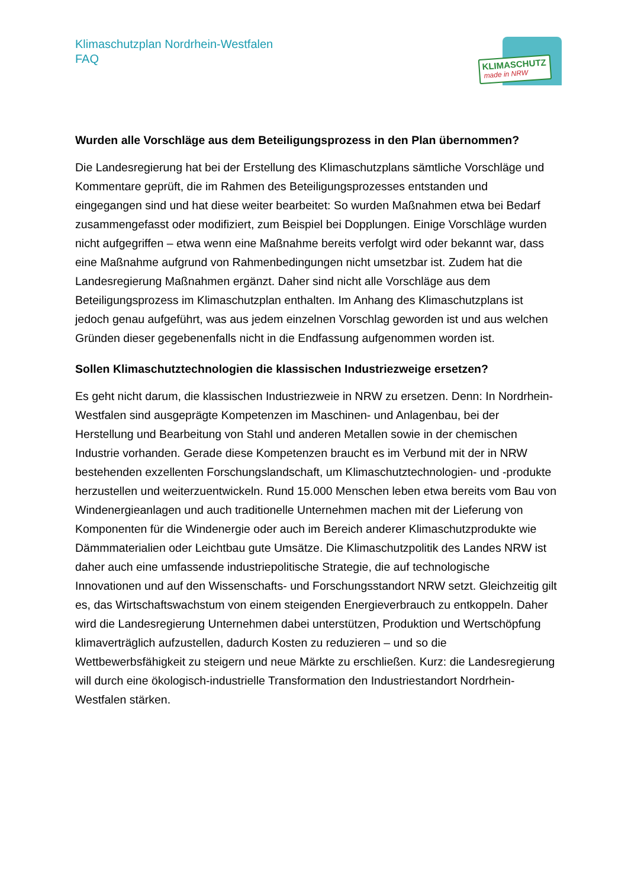Klimaschutzplan Nordrhein-Westfalen
FAQ
KLIMASCHUTZ
made in NRW
Wurden alle Vorschläge aus dem Beteiligungsprozess in den Plan übernommen?
Die Landesregierung hat bei der Erstellung des Klimaschutzplans sämtliche Vorschläge und Kommentare geprüft, die im Rahmen des Beteiligungsprozesses entstanden und eingegangen sind und hat diese weiter bearbeitet: So wurden Maßnahmen etwa bei Bedarf zusammengefasst oder modifiziert, zum Beispiel bei Dopplungen. Einige Vorschläge wurden nicht aufgegriffen – etwa wenn eine Maßnahme bereits verfolgt wird oder bekannt war, dass eine Maßnahme aufgrund von Rahmenbedingungen nicht umsetzbar ist. Zudem hat die Landesregierung Maßnahmen ergänzt. Daher sind nicht alle Vorschläge aus dem Beteiligungsprozess im Klimaschutzplan enthalten. Im Anhang des Klimaschutzplans ist jedoch genau aufgeführt, was aus jedem einzelnen Vorschlag geworden ist und aus welchen Gründen dieser gegebenenfalls nicht in die Endfassung aufgenommen worden ist.
Sollen Klimaschutztechnologien die klassischen Industriezweige ersetzen?
Es geht nicht darum, die klassischen Industriezweie in NRW zu ersetzen. Denn: In Nordrhein-Westfalen sind ausgeprägte Kompetenzen im Maschinen- und Anlagenbau, bei der Herstellung und Bearbeitung von Stahl und anderen Metallen sowie in der chemischen Industrie vorhanden. Gerade diese Kompetenzen braucht es im Verbund mit der in NRW bestehenden exzellenten Forschungslandschaft, um Klimaschutztechnologien- und -produkte herzustellen und weiterzuentwickeln. Rund 15.000 Menschen leben etwa bereits vom Bau von Windenergieanlagen und auch traditionelle Unternehmen machen mit der Lieferung von Komponenten für die Windenergie oder auch im Bereich anderer Klimaschutzprodukte wie Dämmmaterialien oder Leichtbau gute Umsätze. Die Klimaschutzpolitik des Landes NRW ist daher auch eine umfassende industriepolitische Strategie, die auf technologische Innovationen und auf den Wissenschafts- und Forschungsstandort NRW setzt. Gleichzeitig gilt es, das Wirtschaftswachstum von einem steigenden Energieverbrauch zu entkoppeln. Daher wird die Landesregierung Unternehmen dabei unterstützen, Produktion und Wertschöpfung klimaverträglich aufzustellen, dadurch Kosten zu reduzieren – und so die Wettbewerbsfähigkeit zu steigern und neue Märkte zu erschließen. Kurz: die Landesregierung will durch eine ökologisch-industrielle Transformation den Industriestandort Nordrhein-Westfalen stärken.